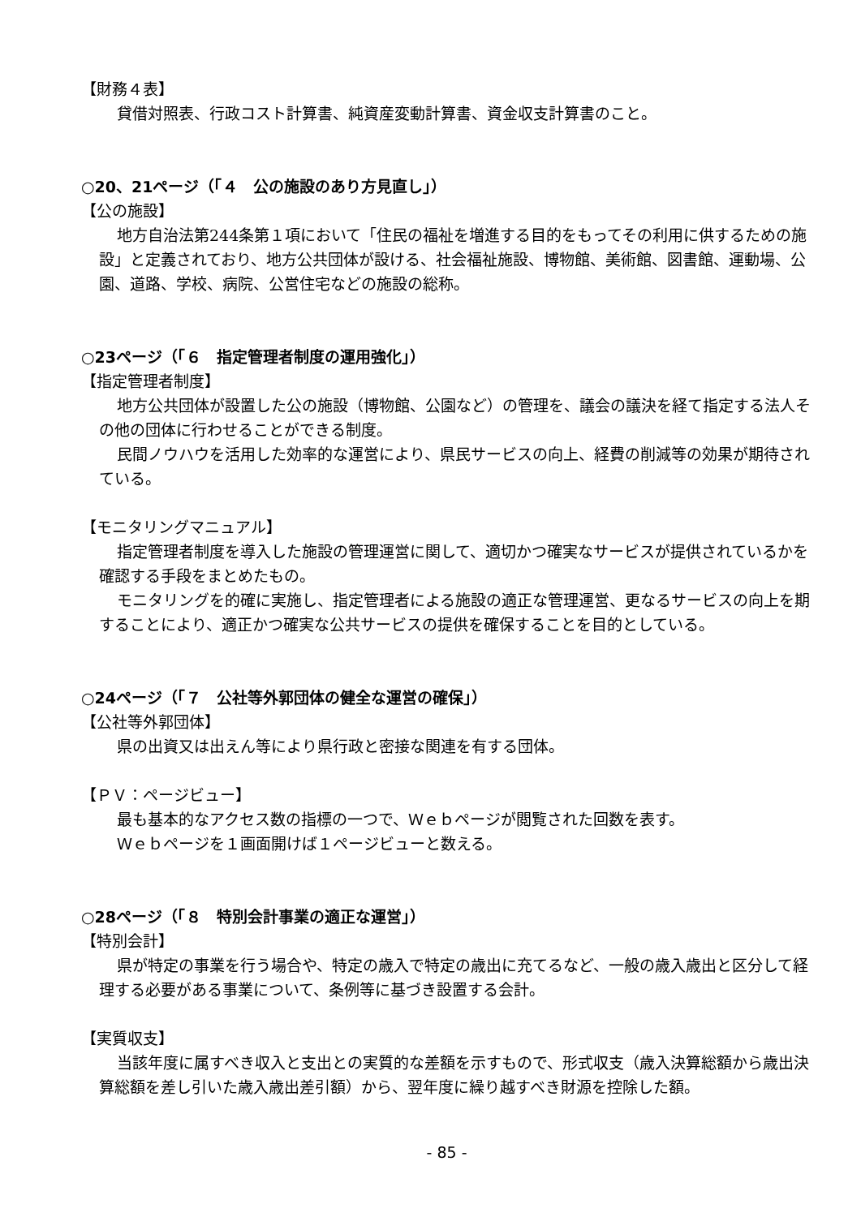【財務４表】
貸借対照表、行政コスト計算書、純資産変動計算書、資金収支計算書のこと。
○20、21ページ（「４　公の施設のあり方見直し」）
【公の施設】
地方自治法第244条第１項において「住民の福祉を増進する目的をもってその利用に供するための施設」と定義されており、地方公共団体が設ける、社会福祉施設、博物館、美術館、図書館、運動場、公園、道路、学校、病院、公営住宅などの施設の総称。
○23ページ（「６　指定管理者制度の運用強化」）
【指定管理者制度】
地方公共団体が設置した公の施設（博物館、公園など）の管理を、議会の議決を経て指定する法人その他の団体に行わせることができる制度。
民間ノウハウを活用した効率的な運営により、県民サービスの向上、経費の削減等の効果が期待されている。
【モニタリングマニュアル】
指定管理者制度を導入した施設の管理運営に関して、適切かつ確実なサービスが提供されているかを確認する手段をまとめたもの。
モニタリングを的確に実施し、指定管理者による施設の適正な管理運営、更なるサービスの向上を期することにより、適正かつ確実な公共サービスの提供を確保することを目的としている。
○24ページ（「７　公社等外郭団体の健全な運営の確保」）
【公社等外郭団体】
県の出資又は出えん等により県行政と密接な関連を有する団体。
【ＰＶ：ページビュー】
最も基本的なアクセス数の指標の一つで、Ｗｅｂページが閲覧された回数を表す。
Ｗｅｂページを１画面開けば１ページビューと数える。
○28ページ（「８　特別会計事業の適正な運営」）
【特別会計】
県が特定の事業を行う場合や、特定の歳入で特定の歳出に充てるなど、一般の歳入歳出と区分して経理する必要がある事業について、条例等に基づき設置する会計。
【実質収支】
当該年度に属すべき収入と支出との実質的な差額を示すもので、形式収支（歳入決算総額から歳出決算総額を差し引いた歳入歳出差引額）から、翌年度に繰り越すべき財源を控除した額。
- 85 -